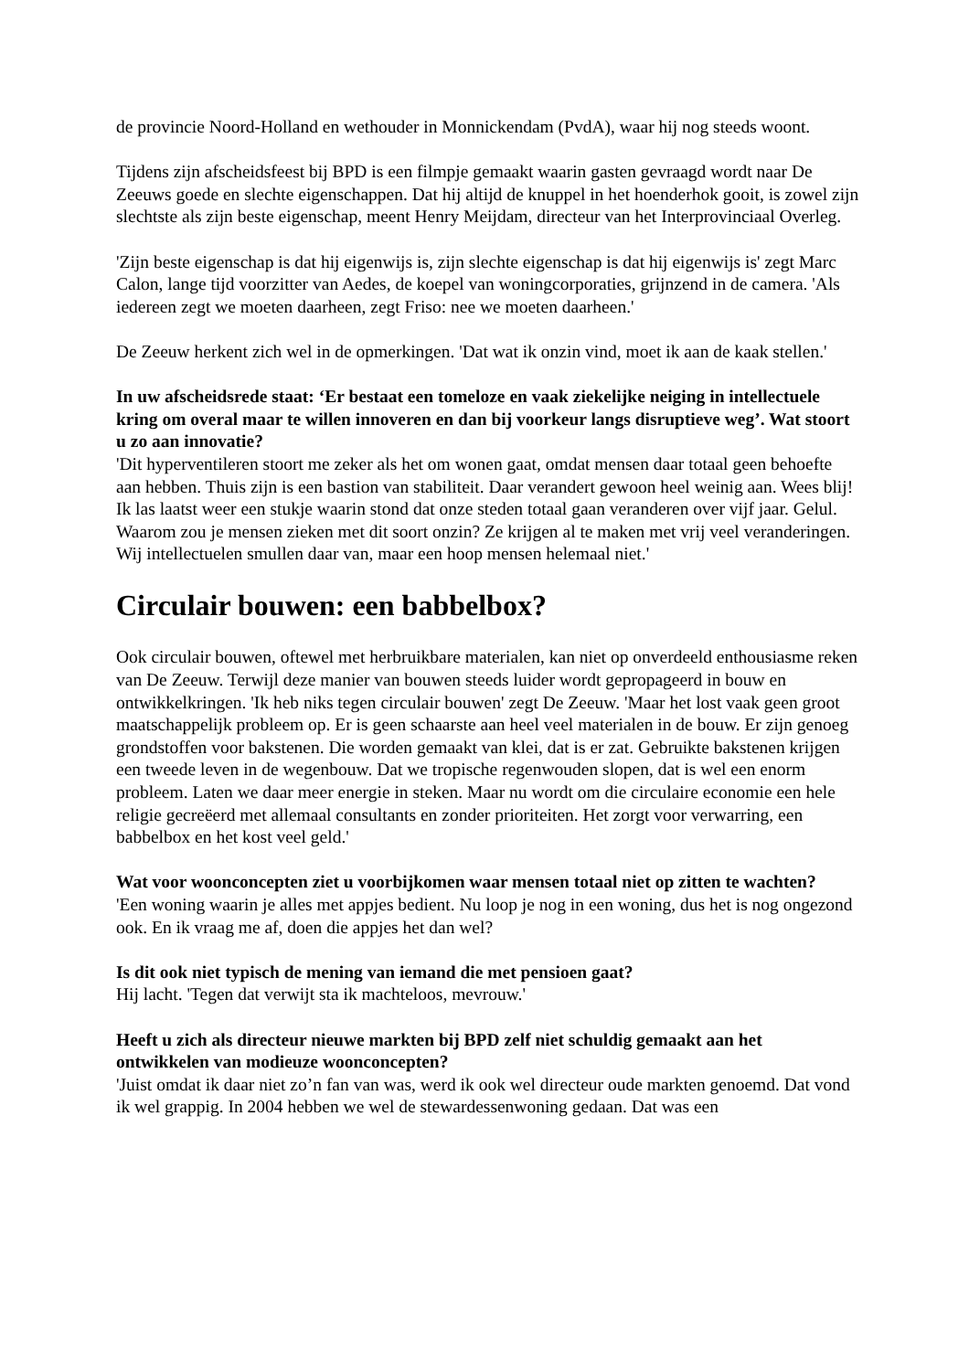de provincie Noord-Holland en wethouder in Monnickendam (PvdA), waar hij nog steeds woont.
Tijdens zijn afscheidsfeest bij BPD is een filmpje gemaakt waarin gasten gevraagd wordt naar De Zeeuws goede en slechte eigenschappen. Dat hij altijd de knuppel in het hoenderhok gooit, is zowel zijn slechtste als zijn beste eigenschap, meent Henry Meijdam, directeur van het Interprovinciaal Overleg.
'Zijn beste eigenschap is dat hij eigenwijs is, zijn slechte eigenschap is dat hij eigenwijs is' zegt Marc Calon, lange tijd voorzitter van Aedes, de koepel van woningcorporaties, grijnzend in de camera. 'Als iedereen zegt we moeten daarheen, zegt Friso: nee we moeten daarheen.'
De Zeeuw herkent zich wel in de opmerkingen. 'Dat wat ik onzin vind, moet ik aan de kaak stellen.'
In uw afscheidsrede staat: ‘Er bestaat een tomeloze en vaak ziekelijke neiging in intellectuele kring om overal maar te willen innoveren en dan bij voorkeur langs disruptieve weg’. Wat stoort u zo aan innovatie?
'Dit hyperventileren stoort me zeker als het om wonen gaat, omdat mensen daar totaal geen behoefte aan hebben. Thuis zijn is een bastion van stabiliteit. Daar verandert gewoon heel weinig aan. Wees blij! Ik las laatst weer een stukje waarin stond dat onze steden totaal gaan veranderen over vijf jaar. Gelul. Waarom zou je mensen zieken met dit soort onzin? Ze krijgen al te maken met vrij veel veranderingen. Wij intellectuelen smullen daar van, maar een hoop mensen helemaal niet.'
Circulair bouwen: een babbelbox?
Ook circulair bouwen, oftewel met herbruikbare materialen, kan niet op onverdeeld enthousiasme reken van De Zeeuw. Terwijl deze manier van bouwen steeds luider wordt gepropageerd in bouw en ontwikkelkringen. 'Ik heb niks tegen circulair bouwen' zegt De Zeeuw. 'Maar het lost vaak geen groot maatschappelijk probleem op. Er is geen schaarste aan heel veel materialen in de bouw. Er zijn genoeg grondstoffen voor bakstenen. Die worden gemaakt van klei, dat is er zat. Gebruikte bakstenen krijgen een tweede leven in de wegenbouw. Dat we tropische regenwouden slopen, dat is wel een enorm probleem. Laten we daar meer energie in steken. Maar nu wordt om die circulaire economie een hele religie gecreëerd met allemaal consultants en zonder prioriteiten. Het zorgt voor verwarring, een babbelbox en het kost veel geld.'
Wat voor woonconcepten ziet u voorbijkomen waar mensen totaal niet op zitten te wachten?
'Een woning waarin je alles met appjes bedient. Nu loop je nog in een woning, dus het is nog ongezond ook. En ik vraag me af, doen die appjes het dan wel?
Is dit ook niet typisch de mening van iemand die met pensioen gaat?
Hij lacht. 'Tegen dat verwijt sta ik machteloos, mevrouw.'
Heeft u zich als directeur nieuwe markten bij BPD zelf niet schuldig gemaakt aan het ontwikkelen van modieuze woonconcepten?
'Juist omdat ik daar niet zo’n fan van was, werd ik ook wel directeur oude markten genoemd. Dat vond ik wel grappig. In 2004 hebben we wel de stewardessenwoning gedaan. Dat was een